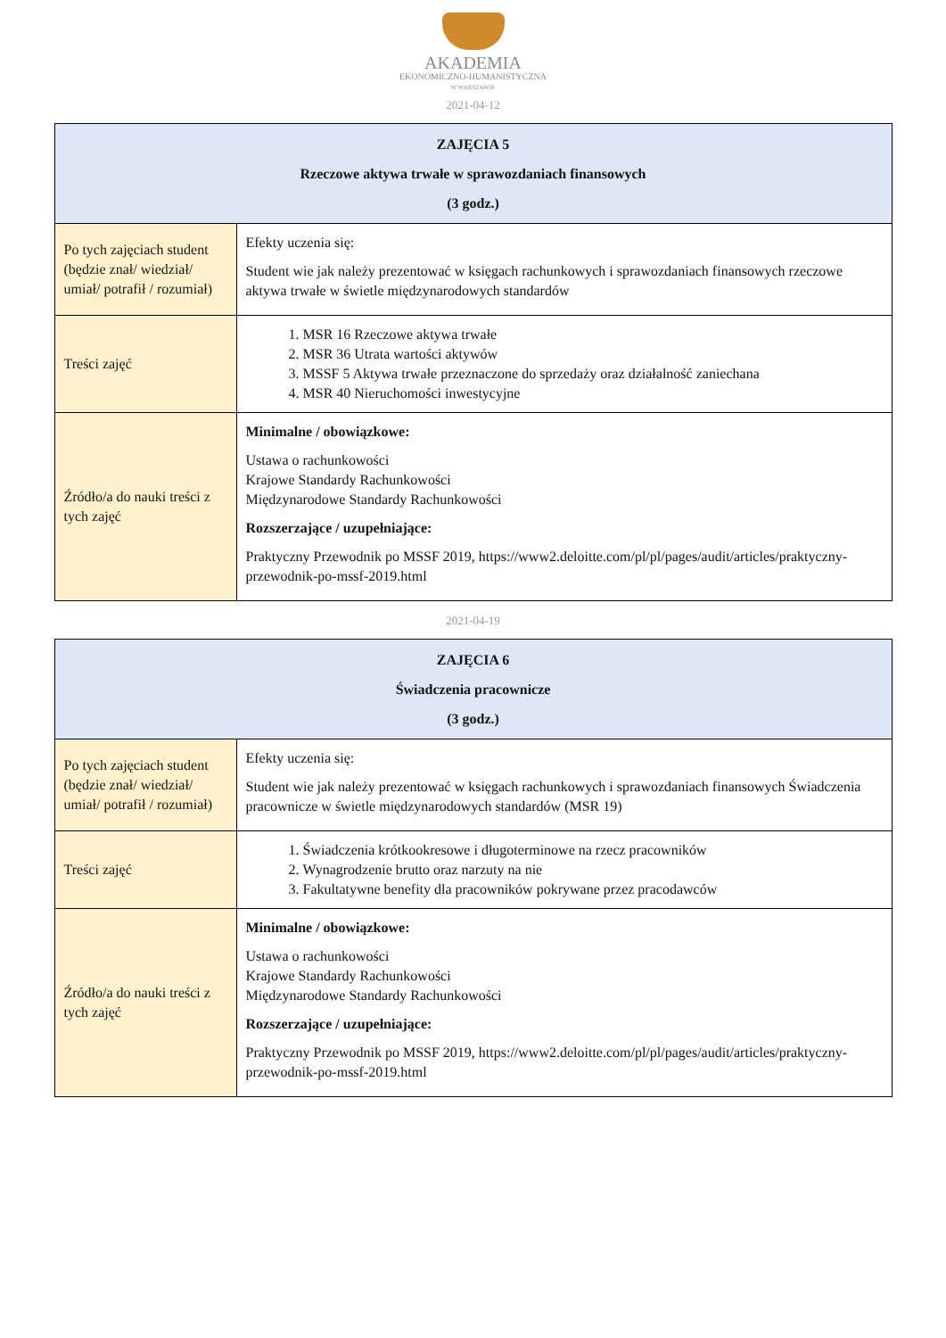AKADEMIA
EKONOMICZNO-HUMANISTYCZNA
W WARSZAWIE
2021-04-12
| ZAJĘCIA 5 Rzeczowe aktywa trwałe w sprawozdaniach finansowych (3 godz.) | |
| --- | --- |
| Po tych zajęciach student (będzie znał/ wiedział/ umiał/ potrafił / rozumiał) | Efekty uczenia się: Student wie jak należy prezentować w księgach rachunkowych i sprawozdaniach finansowych rzeczowe aktywa trwałe w świetle międzynarodowych standardów |
| Treści zajęć | 1. MSR 16 Rzeczowe aktywa trwałe 2. MSR 36 Utrata wartości aktywów 3. MSSF 5 Aktywa trwałe przeznaczone do sprzedaży oraz działalność zaniechana 4. MSR 40 Nieruchomości inwestycyjne |
| Źródło/a do nauki treści z tych zajęć | Minimalne / obowiązkowe: Ustawa o rachunkowości Krajowe Standardy Rachunkowości Międzynarodowe Standardy Rachunkowości Rozszerzające / uzupełniające: Praktyczny Przewodnik po MSSF 2019, https://www2.deloitte.com/pl/pl/pages/audit/articles/praktyczny-przewodnik-po-mssf-2019.html |
2021-04-19
| ZAJĘCIA 6 Świadczenia pracownicze (3 godz.) | |
| --- | --- |
| Po tych zajęciach student (będzie znał/ wiedział/ umiał/ potrafił / rozumiał) | Efekty uczenia się: Student wie jak należy prezentować w księgach rachunkowych i sprawozdaniach finansowych Świadczenia pracownicze w świetle międzynarodowych standardów (MSR 19) |
| Treści zajęć | 1. Świadczenia krótkookresowe i długoterminowe na rzecz pracowników 2. Wynagrodzenie brutto oraz narzuty na nie 3. Fakultatywne benefity dla pracowników pokrywane przez pracodawców |
| Źródło/a do nauki treści z tych zajęć | Minimalne / obowiązkowe: Ustawa o rachunkowości Krajowe Standardy Rachunkowości Międzynarodowe Standardy Rachunkowości Rozszerzające / uzupełniające: Praktyczny Przewodnik po MSSF 2019, https://www2.deloitte.com/pl/pl/pages/audit/articles/praktyczny-przewodnik-po-mssf-2019.html |